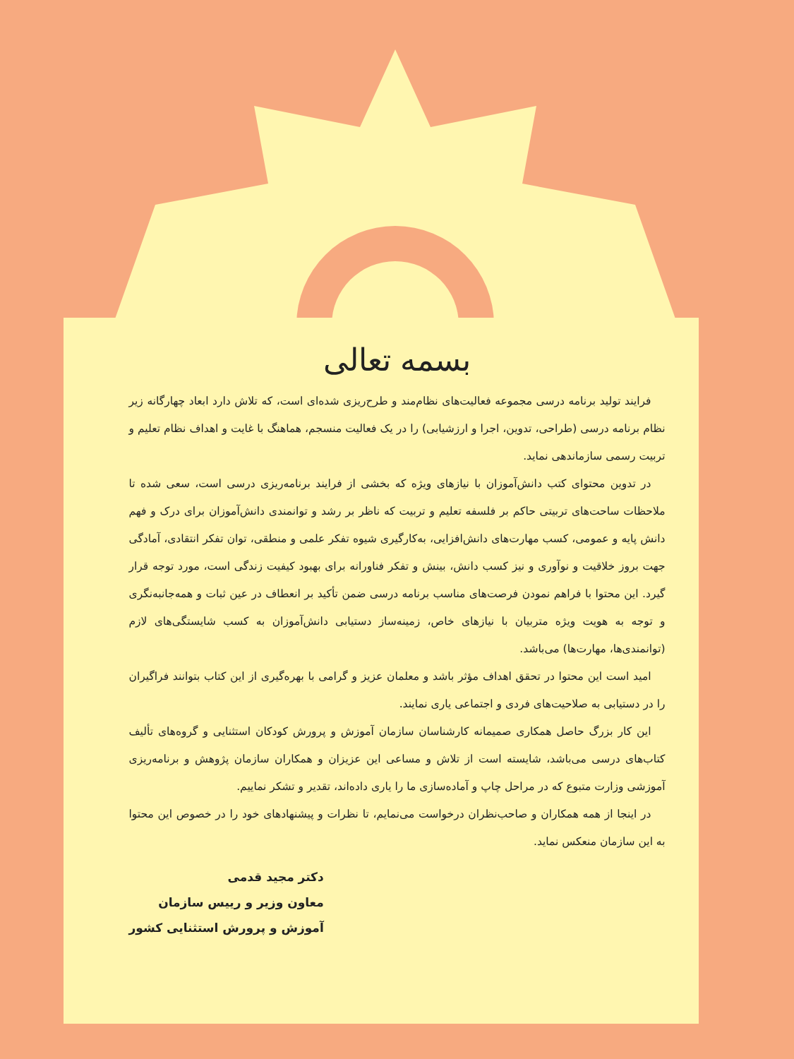بسمه تعالی
فرایند تولید برنامه درسی مجموعه فعالیت‌های نظام‌مند و طرح‌ریزی شده‌ای است، که تلاش دارد ابعاد چهارگانه زیر نظام برنامه درسی (طراحی، تدوین، اجرا و ارزشیابی) را در یک فعالیت منسجم، هماهنگ با غایت و اهداف نظام تعلیم و تربیت رسمی سازماندهی نماید.
در تدوین محتوای کتب دانش‌آموزان با نیازهای ویژه که بخشی از فرایند برنامه‌ریزی درسی است، سعی شده تا ملاحظات ساحت‌های تربیتی حاکم بر فلسفه تعلیم و تربیت که ناظر بر رشد و توانمندی دانش‌آموزان برای درک و فهم دانش پایه و عمومی، کسب مهارت‌های دانش‌افزایی، به‌کارگیری شیوه تفکر علمی و منطقی، توان تفکر انتقادی، آمادگی جهت بروز خلاقیت و نوآوری و نیز کسب دانش، بینش و تفکر فناورانه برای بهبود کیفیت زندگی است، مورد توجه قرار گیرد. این محتوا با فراهم نمودن فرصت‌های مناسب برنامه درسی ضمن تأکید بر انعطاف در عین ثبات و همه‌جانبه‌نگری و توجه به هویت ویژه متربیان با نیازهای خاص، زمینه‌ساز دستیابی دانش‌آموزان به کسب شایستگی‌های لازم (توانمندی‌ها، مهارت‌ها) می‌باشد.
امید است این محتوا در تحقق اهداف مؤثر باشد و معلمان عزیز و گرامی با بهره‌گیری از این کتاب بتوانند فراگیران را در دستیابی به صلاحیت‌های فردی و اجتماعی یاری نمایند.
این کار بزرگ حاصل همکاری صمیمانه کارشناسان سازمان آموزش و پرورش کودکان استثنایی و گروه‌های تألیف کتاب‌های درسی می‌باشد، شایسته است از تلاش و مساعی این عزیزان و همکاران سازمان پژوهش و برنامه‌ریزی آموزشی وزارت متبوع که در مراحل چاپ و آماده‌سازی ما را یاری داده‌اند، تقدیر و تشکر نماییم.
در اینجا از همه همکاران و صاحب‌نظران درخواست می‌نمایم، تا نظرات و پیشنهادهای خود را در خصوص این محتوا به این سازمان منعکس نماید.
دکتر مجید قدمی
معاون وزیر و رییس سازمان
آموزش و پرورش استثنایی کشور